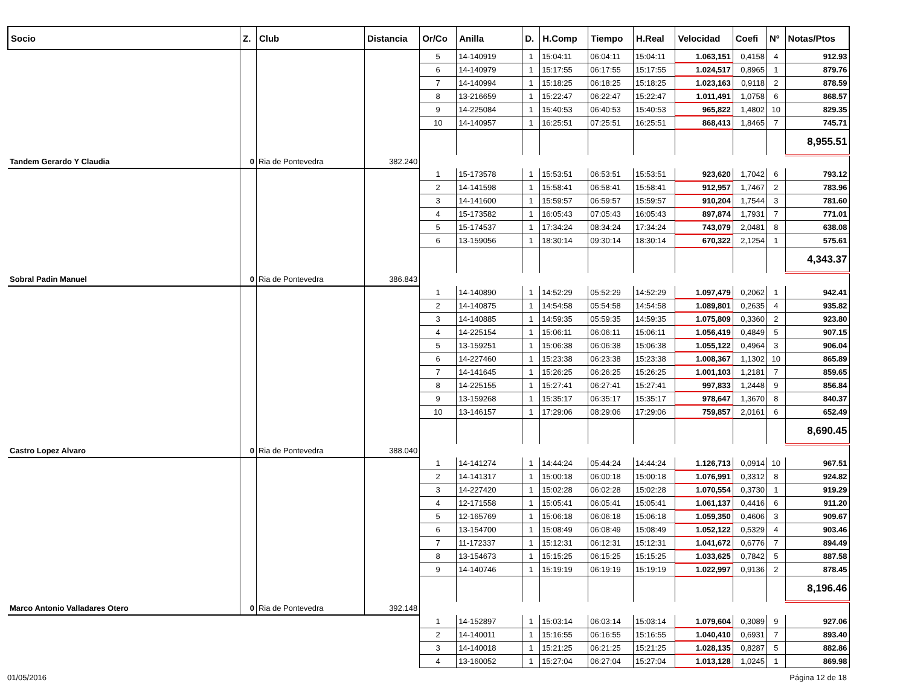| Socio | Z. | Club | Distancia | Or/Co | Anilla | D. | H.Comp | Tiempo | H.Real | Velocidad | Coefi | Nº | Notas/Ptos |
| --- | --- | --- | --- | --- | --- | --- | --- | --- | --- | --- | --- | --- | --- |
| | | | | 5 | 14-140919 | 1 | 15:04:11 | 06:04:11 | 15:04:11 | 1.063,151 | 0,4158 | 4 | 912.93 |
| | | | | 6 | 14-140979 | 1 | 15:17:55 | 06:17:55 | 15:17:55 | 1.024,517 | 0,8965 | 1 | 879.76 |
| | | | | 7 | 14-140994 | 1 | 15:18:25 | 06:18:25 | 15:18:25 | 1.023,163 | 0,9118 | 2 | 878.59 |
| | | | | 8 | 13-216659 | 1 | 15:22:47 | 06:22:47 | 15:22:47 | 1.011,491 | 1,0758 | 6 | 868.57 |
| | | | | 9 | 14-225084 | 1 | 15:40:53 | 06:40:53 | 15:40:53 | 965,822 | 1,4802 | 10 | 829.35 |
| | | | | 10 | 14-140957 | 1 | 16:25:51 | 07:25:51 | 16:25:51 | 868,413 | 1,8465 | 7 | 745.71 |
| | | | | | | | | | | | | | 8,955.51 |
| Tandem Gerardo Y Claudia | 0 | Ria de Pontevedra | 382.240 | | | | | | | | | | |
| | | | | 1 | 15-173578 | 1 | 15:53:51 | 06:53:51 | 15:53:51 | 923,620 | 1,7042 | 6 | 793.12 |
| | | | | 2 | 14-141598 | 1 | 15:58:41 | 06:58:41 | 15:58:41 | 912,957 | 1,7467 | 2 | 783.96 |
| | | | | 3 | 14-141600 | 1 | 15:59:57 | 06:59:57 | 15:59:57 | 910,204 | 1,7544 | 3 | 781.60 |
| | | | | 4 | 15-173582 | 1 | 16:05:43 | 07:05:43 | 16:05:43 | 897,874 | 1,7931 | 7 | 771.01 |
| | | | | 5 | 15-174537 | 1 | 17:34:24 | 08:34:24 | 17:34:24 | 743,079 | 2,0481 | 8 | 638.08 |
| | | | | 6 | 13-159056 | 1 | 18:30:14 | 09:30:14 | 18:30:14 | 670,322 | 2,1254 | 1 | 575.61 |
| | | | | | | | | | | | | | 4,343.37 |
| Sobral Padin Manuel | 0 | Ria de Pontevedra | 386.843 | | | | | | | | | | |
| | | | | 1 | 14-140890 | 1 | 14:52:29 | 05:52:29 | 14:52:29 | 1.097,479 | 0,2062 | 1 | 942.41 |
| | | | | 2 | 14-140875 | 1 | 14:54:58 | 05:54:58 | 14:54:58 | 1.089,801 | 0,2635 | 4 | 935.82 |
| | | | | 3 | 14-140885 | 1 | 14:59:35 | 05:59:35 | 14:59:35 | 1.075,809 | 0,3360 | 2 | 923.80 |
| | | | | 4 | 14-225154 | 1 | 15:06:11 | 06:06:11 | 15:06:11 | 1.056,419 | 0,4849 | 5 | 907.15 |
| | | | | 5 | 13-159251 | 1 | 15:06:38 | 06:06:38 | 15:06:38 | 1.055,122 | 0,4964 | 3 | 906.04 |
| | | | | 6 | 14-227460 | 1 | 15:23:38 | 06:23:38 | 15:23:38 | 1.008,367 | 1,1302 | 10 | 865.89 |
| | | | | 7 | 14-141645 | 1 | 15:26:25 | 06:26:25 | 15:26:25 | 1.001,103 | 1,2181 | 7 | 859.65 |
| | | | | 8 | 14-225155 | 1 | 15:27:41 | 06:27:41 | 15:27:41 | 997,833 | 1,2448 | 9 | 856.84 |
| | | | | 9 | 13-159268 | 1 | 15:35:17 | 06:35:17 | 15:35:17 | 978,647 | 1,3670 | 8 | 840.37 |
| | | | | 10 | 13-146157 | 1 | 17:29:06 | 08:29:06 | 17:29:06 | 759,857 | 2,0161 | 6 | 652.49 |
| | | | | | | | | | | | | | 8,690.45 |
| Castro Lopez Alvaro | 0 | Ria de Pontevedra | 388.040 | | | | | | | | | | |
| | | | | 1 | 14-141274 | 1 | 14:44:24 | 05:44:24 | 14:44:24 | 1.126,713 | 0,0914 | 10 | 967.51 |
| | | | | 2 | 14-141317 | 1 | 15:00:18 | 06:00:18 | 15:00:18 | 1.076,991 | 0,3312 | 8 | 924.82 |
| | | | | 3 | 14-227420 | 1 | 15:02:28 | 06:02:28 | 15:02:28 | 1.070,554 | 0,3730 | 1 | 919.29 |
| | | | | 4 | 12-171558 | 1 | 15:05:41 | 06:05:41 | 15:05:41 | 1.061,137 | 0,4416 | 6 | 911.20 |
| | | | | 5 | 12-165769 | 1 | 15:06:18 | 06:06:18 | 15:06:18 | 1.059,350 | 0,4606 | 3 | 909.67 |
| | | | | 6 | 13-154700 | 1 | 15:08:49 | 06:08:49 | 15:08:49 | 1.052,122 | 0,5329 | 4 | 903.46 |
| | | | | 7 | 11-172337 | 1 | 15:12:31 | 06:12:31 | 15:12:31 | 1.041,672 | 0,6776 | 7 | 894.49 |
| | | | | 8 | 13-154673 | 1 | 15:15:25 | 06:15:25 | 15:15:25 | 1.033,625 | 0,7842 | 5 | 887.58 |
| | | | | 9 | 14-140746 | 1 | 15:19:19 | 06:19:19 | 15:19:19 | 1.022,997 | 0,9136 | 2 | 878.45 |
| | | | | | | | | | | | | | 8,196.46 |
| Marco Antonio Valladares Otero | 0 | Ria de Pontevedra | 392.148 | | | | | | | | | | |
| | | | | 1 | 14-152897 | 1 | 15:03:14 | 06:03:14 | 15:03:14 | 1.079,604 | 0,3089 | 9 | 927.06 |
| | | | | 2 | 14-140011 | 1 | 15:16:55 | 06:16:55 | 15:16:55 | 1.040,410 | 0,6931 | 7 | 893.40 |
| | | | | 3 | 14-140018 | 1 | 15:21:25 | 06:21:25 | 15:21:25 | 1.028,135 | 0,8287 | 5 | 882.86 |
| | | | | 4 | 13-160052 | 1 | 15:27:04 | 06:27:04 | 15:27:04 | 1.013,128 | 1,0245 | 1 | 869.98 |
01/05/2016 Página 12 de 18